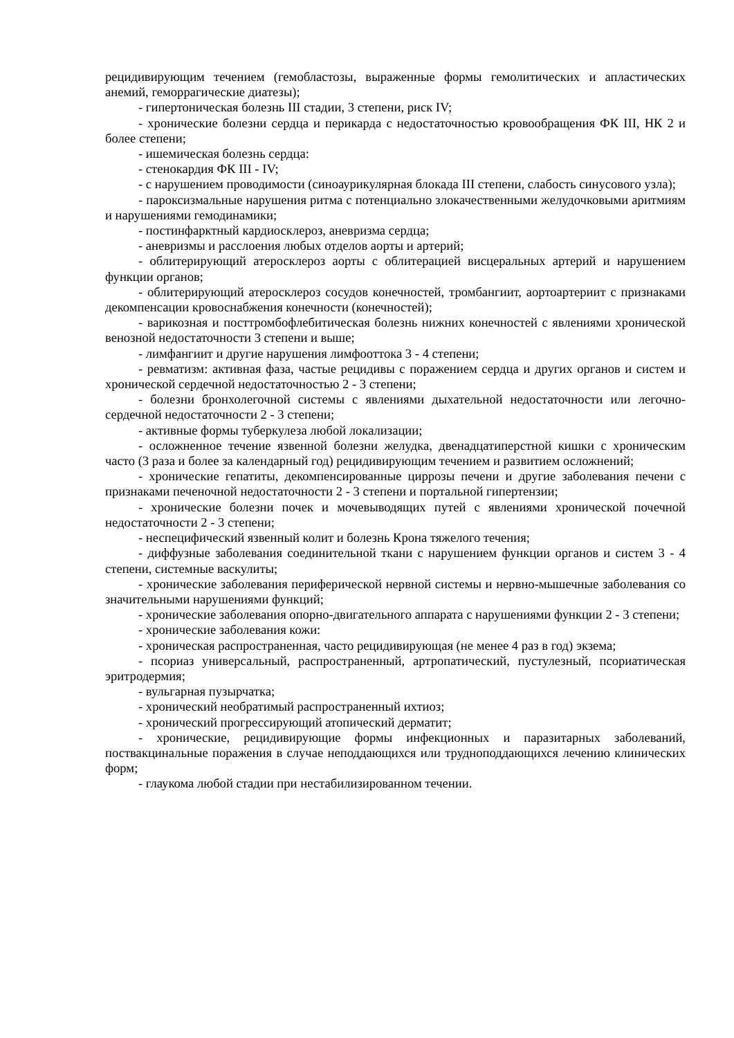рецидивирующим течением (гемобластозы, выраженные формы гемолитических и апластических анемий, геморрагические диатезы);
- гипертоническая болезнь III стадии, 3 степени, риск IV;
- хронические болезни сердца и перикарда с недостаточностью кровообращения ФК III, НК 2 и более степени;
- ишемическая болезнь сердца:
- стенокардия ФК III - IV;
- с нарушением проводимости (синоаурикулярная блокада III степени, слабость синусового узла);
- пароксизмальные нарушения ритма с потенциально злокачественными желудочковыми аритмиям и нарушениями гемодинамики;
- постинфарктный кардиосклероз, аневризма сердца;
- аневризмы и расслоения любых отделов аорты и артерий;
- облитерирующий атеросклероз аорты с облитерацией висцеральных артерий и нарушением функции органов;
- облитерирующий атеросклероз сосудов конечностей, тромбангиит, аортоартериит с признаками декомпенсации кровоснабжения конечности (конечностей);
- варикозная и посттромбофлебитическая болезнь нижних конечностей с явлениями хронической венозной недостаточности 3 степени и выше;
- лимфангиит и другие нарушения лимфооттока 3 - 4 степени;
- ревматизм: активная фаза, частые рецидивы с поражением сердца и других органов и систем и хронической сердечной недостаточностью 2 - 3 степени;
- болезни бронхолегочной системы с явлениями дыхательной недостаточности или легочно-сердечной недостаточности 2 - 3 степени;
- активные формы туберкулеза любой локализации;
- осложненное течение язвенной болезни желудка, двенадцатиперстной кишки с хроническим часто (3 раза и более за календарный год) рецидивирующим течением и развитием осложнений;
- хронические гепатиты, декомпенсированные циррозы печени и другие заболевания печени с признаками печеночной недостаточности 2 - 3 степени и портальной гипертензии;
- хронические болезни почек и мочевыводящих путей с явлениями хронической почечной недостаточности 2 - 3 степени;
- неспецифический язвенный колит и болезнь Крона тяжелого течения;
- диффузные заболевания соединительной ткани с нарушением функции органов и систем 3 - 4 степени, системные васкулиты;
- хронические заболевания периферической нервной системы и нервно-мышечные заболевания со значительными нарушениями функций;
- хронические заболевания опорно-двигательного аппарата с нарушениями функции 2 - 3 степени;
- хронические заболевания кожи:
- хроническая распространенная, часто рецидивирующая (не менее 4 раз в год) экзема;
- псориаз универсальный, распространенный, артропатический, пустулезный, псориатическая эритродермия;
- вульгарная пузырчатка;
- хронический необратимый распространенный ихтиоз;
- хронический прогрессирующий атопический дерматит;
- хронические, рецидивирующие формы инфекционных и паразитарных заболеваний, поствакцинальные поражения в случае неподдающихся или трудноподдающихся лечению клинических форм;
- глаукома любой стадии при нестабилизированном течении.